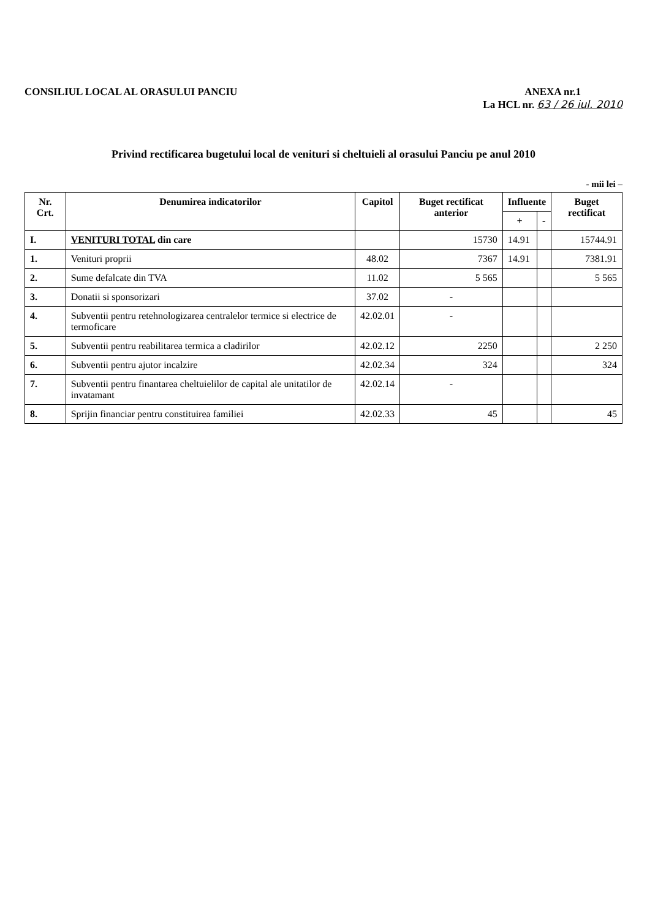CONSILIUL LOCAL AL ORASULUI PANCIU
ANEXA nr.1
La HCL nr. 63 / 26 iul. 2010
Privind rectificarea bugetului local de venituri si cheltuieli al orasului Panciu pe anul 2010
- mii lei –
| Nr. Crt. | Denumirea indicatorilor | Capitol | Buget rectificat anterior | Influente | | Buget rectificat |
| --- | --- | --- | --- | --- | --- | --- |
| | | | | + | - | |
| I. | VENITURI TOTAL din care | | 15730 | 14.91 | | 15744.91 |
| 1. | Venituri proprii | 48.02 | 7367 | 14.91 | | 7381.91 |
| 2. | Sume defalcate din TVA | 11.02 | 5 565 | | | 5 565 |
| 3. | Donatii si sponsorizari | 37.02 | - | | | |
| 4. | Subventii pentru retehnologizarea centralelor termice si electrice de termoficare | 42.02.01 | - | | | |
| 5. | Subventii pentru reabilitarea termica a cladirilor | 42.02.12 | 2250 | | | 2 250 |
| 6. | Subventii pentru ajutor incalzire | 42.02.34 | 324 | | | 324 |
| 7. | Subventii pentru finantarea cheltuielilor de capital ale unitatilor de invatamant | 42.02.14 | - | | | |
| 8. | Sprijin financiar pentru constituirea familiei | 42.02.33 | 45 | | | 45 |